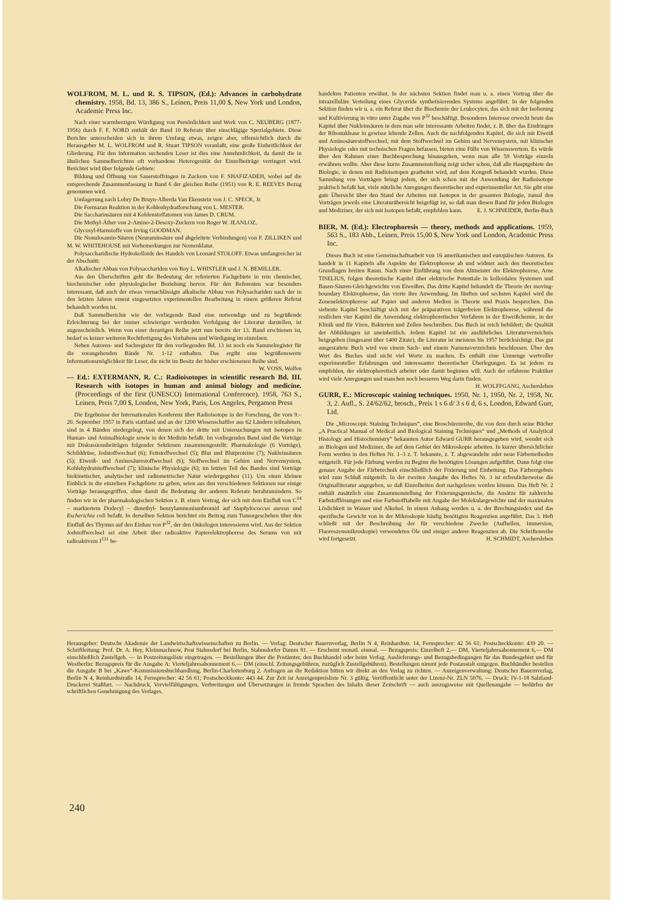WOLFROM, M. L. und R. S. TIPSON, (Ed.): Advances in carbohydrate chemistry. 1958, Bd. 13, 386 S., Leinen, Preis 11,00 $, New York und London, Academic Press Inc.
Nach einer warmherzigen Würdigung von Persönlichkeit und Werk von C. NEUBERG (1877-1956) durch F. F. NORD enthält der Band 10 Referate über einschlägige Spezialgebiete. Diese Berichte unterscheiden sich in ihrem Umfang etwas, zeigen aber, offensichtlich durch die Herausgeber M. L. WOLFROM und R. Stuart TIPSON veranlaßt, eine große Einheitlichkeit der Gliederung. Für den Information suchenden Leser ist dies eine Annehmlichkeit, da damit die in ähnlichen Sammelberichten oft vorhandene Heterogenität der Einzelbeiträge verringert wird. Berichtet wird über folgende Gebiete:
Bildung und Öffnung von Sauerstoffringen in Zuckern von F. SHAFIZADEH, wobei auf die entsprechende Zusammenfassung in Band 6 der gleichen Reihe (1951) von R. E. REEVES Bezug genommen wird.
Umlagerung nach Lobry De Bruyn-Alberda Van Ekenstein von J. C. SPECK, Jr.
Die Formazan Reaktion in der Kohlenhydratforschung von L. MESTER.
Die Saccharinsäuren mit 4 Kohlenstoffatomen von James D. CRUM.
Die Methyl-Äther von 2-Amino-2-Desoxy-Zuckern von Roger W. JEANLOZ.
Glycosyl-Harnstoffe von Irving GOODMAN.
Die Nonulosamin-Säuren (Neuraminsäure und abgeleitete Verbindungen) von F. ZILLIKEN und M. W. WHITEHOUSE mit Vorbemerkungen zur Nomenklatur.
Polysaccharidische Hydrokolloide des Handels von Leonard STOLOFF. Etwas umfangreicher ist der Abschnitt:
Alkalischer Abbau von Polysacchariden von Roy L. WHISTLER und J. N. BEMILLER.
Aus den Überschriften geht die Bedeutung der referierten Fachgebiete in rein chemischer, biochemischer oder physiologischer Beziehung hervor. Für den Referenten war besonders interessant, daß auch der etwas vernachlässigte alkalische Abbau von Polysachariden nach der in den letzten Jahren erneut eingesetzten experimentellen Bearbeitung in einem größeren Referat behandelt worden ist.
Daß Sammelberichte wie der vorliegende Band eine notwendige und zu begrüßende Erleichterung bei der immer schwieriger werdenden Verfolgung der Literatur darstellen, ist augenscheinlich. Wenn von einer derartigen Reihe jetzt nun bereits der 13. Band erschienen ist, bedarf es keiner weiteren Rechtfertigung des Vorhabens und Würdigung im einzelnen.
Neben Autoren- und Sachregister für den vorliegenden Bd. 13 ist noch ein Sammelregister für die vorangehenden Bände Nr. 1-12 enthalten. Das ergibt eine begrüßenswerte Informationsmöglichkeit für Leser, die nicht im Besitz der bisher erschienenen Reihe sind. W. VOSS, Wolfen
— Ed.: EXTERMANN, R. C.: Radioisotopes in scientific research Bd. III. Research with isotopes in human and animal biology and medicine. (Proceedings of the first (UNESCO) International Conference). 1958, 763 S., Leinen, Preis 7,00 $, London, New York, Paris, Los Angeles, Pergamon Press
Die Ergebnisse der Internationalen Konferenz über Radioisotope in der Forschung, die vom 9.–20. September 1957 in Paris stattfand und an der 1200 Wissenschaftler aus 62 Ländern teilnahmen, sind in 4 Bänden niedergelegt, von denen sich der dritte mit Untersuchungen mit Isotopen in Human- und Animalbiologie sowie in der Medizin befaßt. Im vorliegenden Band sind die Vorträge mit Diskussionsbeiträgen folgender Sektionen zusammengestellt: Pharmakologie (6 Vorträge), Schilddrüse, Jodstoffwechsel (6); Fettstoffwechsel (5); Blut und Blutproteine (7); Nukleinsäuren (5); Eiweiß- und Aminosäurestoffwechsel (6); Stoffwechsel im Gehirn und Nervensystem, Kohlehydratstoffwechsel (7); klinische Physiologie (6); im letzten Teil des Bandes sind Vorträge biokinetischer, analytischer und radiometrischer Natur wiedergegeben (11). Um einen kleinen Einblick in die einzelnen Fachgebiete zu geben, seien aus den verschiedenen Sektionen nur einige Vorträge herausgegriffen, ohne damit die Bedeutung der anderen Referate herabzumindern. So finden wir in der pharmakologischen Sektion z. B. einen Vortrag, der sich mit dem Einfluß von C<sup>14</sup> – markiertem Dodecyl – dimethyl- benzylammoniumbromid auf Staphylococcus aureus und Escherichia coli befaßt. In derselben Sektion berichtet ein Beitrag zum Tumorgeschehen über den Einfluß des Thymus auf den Einbau von P<sup>32</sup>, der den Onkologen interessieren wird. Aus der Sektion Jodstoffwechsel sei eine Arbeit über radioaktive Papierelektrophorese des Serums von mit radioaktivem J<sup>131</sup> be-
handelten Patienten erwähnt. In der nächsten Sektion findet man u. a. einen Vortrag über die intrazelluläre Verteilung eines Glyceride synthetisierenden Systems angeführt. In der folgenden Sektion finden wir u. a. ein Referat über die Biochemie der Leukocyten, das sich mit der Isolierung und Kultivierung in vitro unter Zugabe von P<sup>32</sup> beschäftigt. Besonderes Interesse erweckt heute das Kapitel über Nukleinsäuren in dem man sehr interessante Arbeiten findet, z. B. über das Eindringen der Ribonuklease in gewisse lebende Zellen. Auch die nachfolgenden Kapitel, die sich mit Eiweiß und Aminosäurestoffwechsel, mit dem Stoffwechsel im Gehirn und Nervensystem, mit klinischer Physiologie oder mit technischen Fragen befassen, bieten eine Fülle von Wissenswertem. Es würde über den Rahmen einer Buchbesprechung hinausgehen, wenn man alle 59 Vorträge einzeln erwähnen wollte. Aber diese kurze Zusammenstellung zeigt sicher schon, daß alle Hauptgebiete der Biologie, in denen mit Radioisotopen gearbeitet wird, auf dem Kongreß behandelt wurden. Diese Sammlung von Vorträgen bringt jedem, der sich schon mit der Anwendung der Radioisotope praktisch befaßt hat, viele nützliche Anregungen theoretischer und experimenteller Art. Sie gibt eine gute Übersicht über den Stand der Arbeiten mit Isotopen in der gesamten Biologie, zumal den Vorträgen jeweils eine Literaturübersicht beigefügt ist, so daß man diesen Band für jeden Biologen und Mediziner, der sich mit Isotopen befaßt, empfehlen kann. E. J. SCHNEIDER, Berlin-Buch
BIER, M. (Ed.): Electrophoresis — theory, methods and applications. 1959, 563 S., 183 Abb., Leinen, Preis 15,00 $, New York und London, Academic Press Inc.
Dieses Buch ist eine Gemeinschaftsarbeit von 16 amerikanischen und europäischen Autoren. Es handelt in 11 Kapiteln alle Aspekte der Elektrophorese ab und widmet auch den theoretischen Grundlagen breiten Raum. Nach einer Einführung von dem Altmeister der Elektrophorese, Arne TISELIUS, folgen theoretische Kapitel über elektrische Potentiale in kolloidalen Systemen und Basen-Säuren-Gleichgewichte von Eiweißen. Das dritte Kapitel behandelt die Theorie der moving-boundary Elektrophorese, das vierte ihre Anwendung. Im fünften und sechsten Kapitel wird die Zonenelektrophorese auf Papier und anderen Medien in Theorie und Praxis besprochen. Das siebente Kapitel beschäftigt sich mit der präparativen trägerfreien Elektrophorese, während die restlichen vier Kapitel die Anwendung elektrophoretischer Verfahren in der Eiweißchemie, in der Klinik und für Viren, Bakterien und Zellen beschreiben. Das Buch ist reich bebildert; die Qualität der Abbildungen ist uneinheitlich. Jedem Kapitel ist ein ausführliches Literaturverzeichnis beigegeben (insgesamt über 1400 Zitate), die Literatur ist meistens bis 1957 berücksichtigt. Das gut ausgestattete Buch wird von einem Sach- und einem Namensverzeichnis beschlossen. Über den Wert des Buches sind nicht viel Worte zu machen. Es enthält eine Unmenge wertvoller experimenteller Erfahrungen und interessanter theoretischer Überlegungen. Es ist jedem zu empfehlen, der elektrophoretisch arbeitet oder damit beginnen will. Auch der erfahrene Praktiker wird viele Anregungen und manchen noch besseren Weg darin finden. H. WOLFFGANG, Aschersleben
GURR, E.: Microscopic staining techniques. 1950, Nr. 1, 1950, Nr. 2, 1958, Nr. 3, 2. Aufl., S. 24/62/62, brosch., Preis 1 s 6 d/ 3 s 6 d, 6 s, London, Edward Gurr, Ltd.
Die „Microscopic Staining Techniques“, eine Broschürenreihe, die von dem durch seine Bücher „A Practical Manual of Medical and Biological Staining Techniques“ und „Methods of Analytical Histology and Histochemistry“ bekannten Autor Edward GURR herausgegeben wird, wendet sich an Biologen und Mediziner, die auf dem Gebiet der Mikroskopie arbeiten. In kurzer übersichtlicher Form werden in den Heften Nr. 1–3 z. T. bekannte, z. T. abgewandelte oder neue Färbemethoden mitgeteilt. Für jede Färbung werden zu Beginn die benötigten Lösungen aufgeführt. Dann folgt eine genaue Angabe der Färbetechnik einschließlich der Fixierung und Einbettung. Das Färbeergebnis wird zum Schluß mitgeteilt. In der zweiten Ausgabe des Heftes Nr. 3 ist erfreulicherweise die Originalliteratur angegeben, so daß Einzelheiten dort nachgelesen werden können. Das Heft Nr. 2 enthält zusätzlich eine Zusammenstellung der Fixierungsgemische, die Ansätze für zahlreiche Farbstofflösungen und eine Farbstofftabelle mit Angabe der Molekulargewichte und der maximalen Löslichkeit in Wasser und Alkohol. In einem Anhang werden u. a. der Brechungsindex und das spezifische Gewicht von in der Mikroskopie häufig benötigten Reagenzien angeführt. Das 3. Heft schließt mit der Beschreibung der für verschiedene Zwecke (Aufhellen, Immersion, Fluoreszensmikroskopie) verwendeten Öle und einiger anderer Reagenzien ab. Die Schriftenreihe wird fortgesetzt. H. SCHMIDT, Aschersleben
Herausgeber: Deutsche Akademie der Landwirtschaftswissenschaften zu Berlin. — Verlag: Deutscher Bauernverlag, Berlin N 4, Reinhardtstr. 14, Fernsprecher: 42 56 61; Postscheckkonto: 439 20. — Schriftleitung: Prof. Dr. A. Hey, Kleinmachnow, Post Stahnsdorf bei Berlin, Stahnsdorfer Damm 81. — Erscheint monatl. einmal. — Bezugspreis: Einzelheft 2,— DM, Vierteljahresabonnement 6,— DM einschließlich Zustellgeb. — In Postzeitungsliste eingetragen. — Bestellungen über die Postämter, den Buchhandel oder beim Verlag. Auslieferungs- und Bezugsbedingungen für das Bundesgebiet und für Westberlin: Bezugspreis für die Ausgabe A: Vierteljahresabonnement 6,— DM (einschl. Zeitungsgebühren, zuzüglich Zustellgebühren). Bestellungen nimmt jede Postanstalt entgegen. Buchhändler bestellen die Ausgabe B bei „Kawe“-Kommissionsbuchhandlung, Berlin-Charlottenburg 2. Anfragen an die Redaktion bitten wir direkt an den Verlag zu richten. — Anzeigenverwaltung: Deutscher Bauernverlag, Berlin N 4, Reinhardtstraße 14, Fernsprecher: 42 56 61; Postscheckkonto: 443 44. Zur Zeit ist Anzeigenpreisliste Nr. 3 gültig. Veröffentlicht unter der Lizenz-Nr. ZLN 5076. — Druck: IV-1-18 Salzland-Druckerei Staßfurt. — Nachdruck, Vervielfältigungen, Verbreitungen und Übersetzungen in fremde Sprachen des Inhalts dieser Zeitschrift — auch auszugsweise mit Quellenangabe — bedürfen der schriftlichen Genehmigung des Verlages.
240